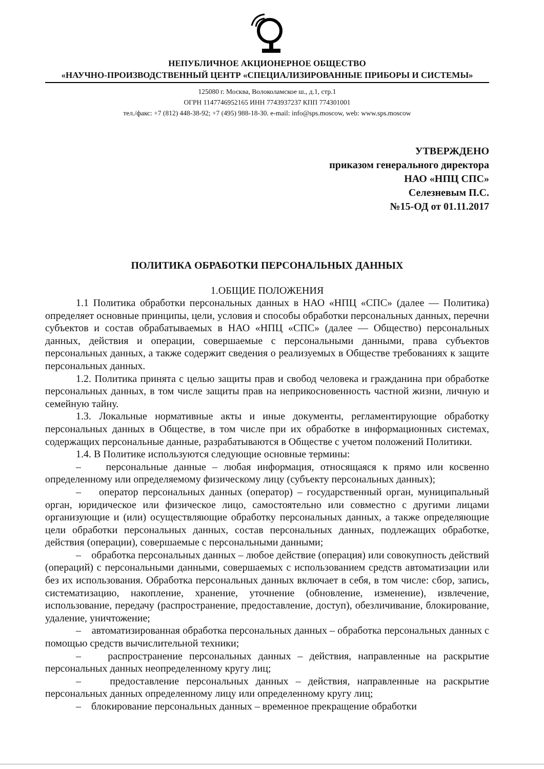НЕПУБЛИЧНОЕ АКЦИОНЕРНОЕ ОБЩЕСТВО
«НАУЧНО-ПРОИЗВОДСТВЕННЫЙ ЦЕНТР «СПЕЦИАЛИЗИРОВАННЫЕ ПРИБОРЫ И СИСТЕМЫ»
125080 г. Москва, Волоколамское ш., д.1, стр.1
ОГРН 1147746952165 ИНН 7743937237 КПП 774301001
тел./факс: +7 (812) 448-38-92; +7 (495) 988-18-30. e-mail: info@sps.moscow, web: www.sps.moscow
УТВЕРЖДЕНО
приказом генерального директора
НАО «НПЦ СПС»
Селезневым П.С.
№15-ОД от 01.11.2017
ПОЛИТИКА ОБРАБОТКИ ПЕРСОНАЛЬНЫХ ДАННЫХ
1.ОБЩИЕ ПОЛОЖЕНИЯ
1.1 Политика обработки персональных данных в НАО «НПЦ «СПС» (далее — Политика) определяет основные принципы, цели, условия и способы обработки персональных данных, перечни субъектов и состав обрабатываемых в НАО «НПЦ «СПС» (далее — Общество) персональных данных, действия и операции, совершаемые с персональными данными, права субъектов персональных данных, а также содержит сведения о реализуемых в Обществе требованиях к защите персональных данных.
1.2. Политика принята с целью защиты прав и свобод человека и гражданина при обработке персональных данных, в том числе защиты прав на неприкосновенность частной жизни, личную и семейную тайну.
1.3. Локальные нормативные акты и иные документы, регламентирующие обработку персональных данных в Обществе, в том числе при их обработке в информационных системах, содержащих персональные данные, разрабатываются в Обществе с учетом положений Политики.
1.4. В Политике используются следующие основные термины:
– персональные данные – любая информация, относящаяся к прямо или косвенно определенному или определяемому физическому лицу (субъекту персональных данных);
– оператор персональных данных (оператор) – государственный орган, муниципальный орган, юридическое или физическое лицо, самостоятельно или совместно с другими лицами организующие и (или) осуществляющие обработку персональных данных, а также определяющие цели обработки персональных данных, состав персональных данных, подлежащих обработке, действия (операции), совершаемые с персональными данными;
– обработка персональных данных – любое действие (операция) или совокупность действий (операций) с персональными данными, совершаемых с использованием средств автоматизации или без их использования. Обработка персональных данных включает в себя, в том числе: сбор, запись, систематизацию, накопление, хранение, уточнение (обновление, изменение), извлечение, использование, передачу (распространение, предоставление, доступ), обезличивание, блокирование, удаление, уничтожение;
– автоматизированная обработка персональных данных – обработка персональных данных с помощью средств вычислительной техники;
– распространение персональных данных – действия, направленные на раскрытие персональных данных неопределенному кругу лиц;
– предоставление персональных данных – действия, направленные на раскрытие персональных данных определенному лицу или определенному кругу лиц;
– блокирование персональных данных – временное прекращение обработки